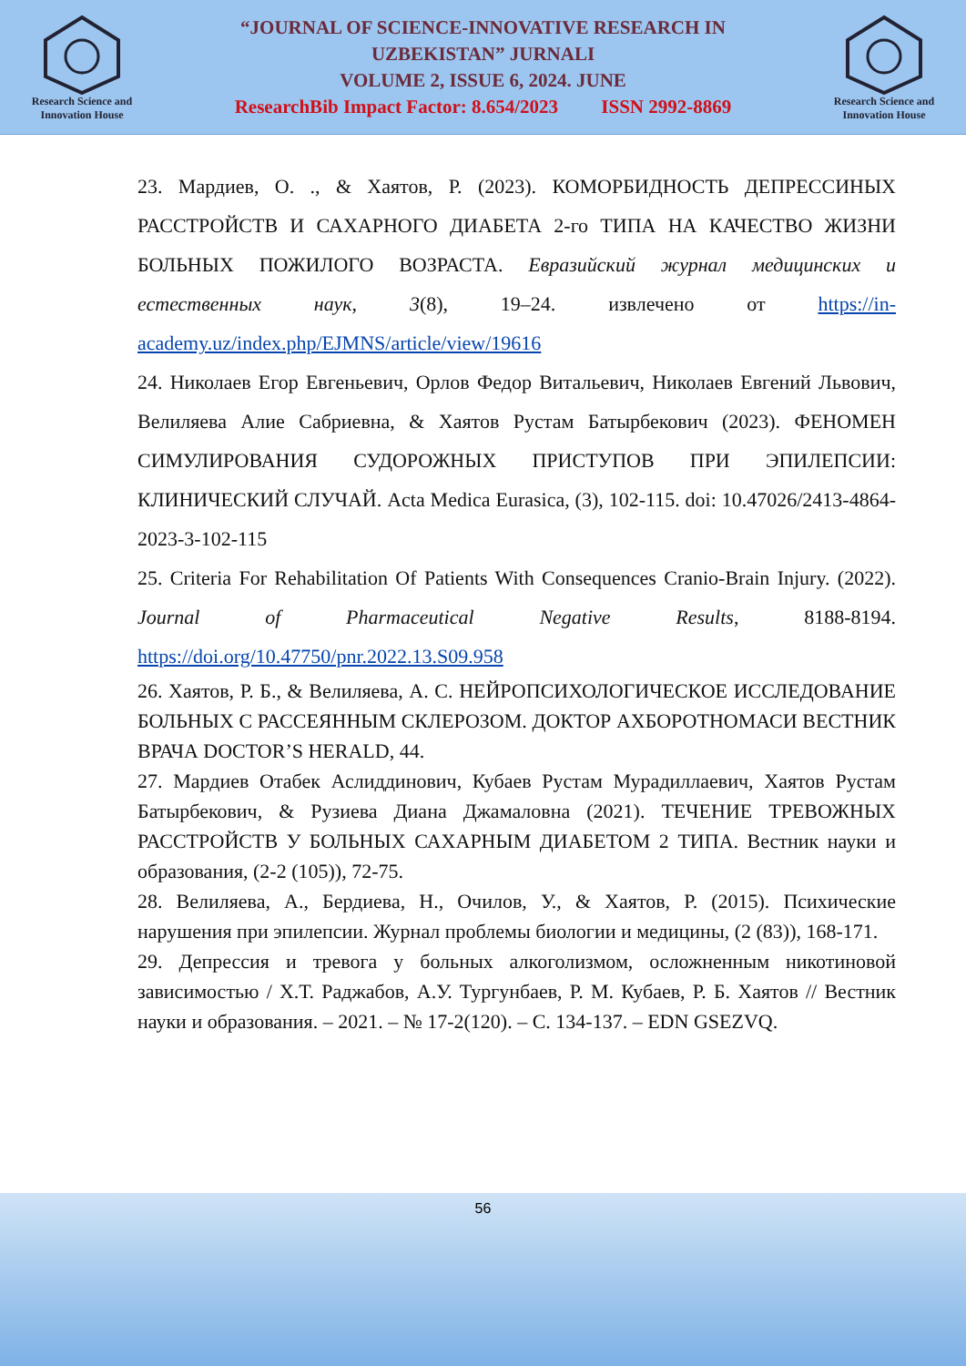Research Science and Innovation House
“JOURNAL OF SCIENCE-INNOVATIVE RESEARCH IN
UZBEKISTAN” JURNALI
VOLUME 2, ISSUE 6, 2024. JUNE
ResearchBib Impact Factor: 8.654/2023 ISSN 2992-8869
Research Science and Innovation House
23. Мардиев, О. ., & Хаятов, Р. (2023). КОМОРБИДНОСТЬ ДЕПРЕССИНЫХ РАССТРОЙСТВ И САХАРНОГО ДИАБЕТА 2-го ТИПА НА КАЧЕСТВО ЖИЗНИ БОЛЬНЫХ ПОЖИЛОГО ВОЗРАСТА. Евразийский журнал медицинских и естественных наук, 3(8), 19–24. извлечено от https://in-academy.uz/index.php/EJMNS/article/view/19616
24. Николаев Егор Евгеньевич, Орлов Федор Витальевич, Николаев Евгений Львович, Велиляева Алие Сабриевна, & Хаятов Рустам Батырбекович (2023). ФЕНОМЕН СИМУЛИРОВАНИЯ СУДОРОЖНЫХ ПРИСТУПОВ ПРИ ЭПИЛЕПСИИ: КЛИНИЧЕСКИЙ СЛУЧАЙ. Acta Medica Eurasica, (3), 102-115. doi: 10.47026/2413-4864-2023-3-102-115
25. Criteria For Rehabilitation Of Patients With Consequences Cranio-Brain Injury. (2022). Journal of Pharmaceutical Negative Results, 8188-8194. https://doi.org/10.47750/pnr.2022.13.S09.958
26. Хаятов, Р. Б., & Велиляева, А. С. НЕЙРОПСИХОЛОГИЧЕСКОЕ ИССЛЕДОВАНИЕ БОЛЬНЫХ С РАССЕЯННЫМ СКЛЕРОЗОМ. ДОКТОР АХБОРОТНОМАСИ ВЕСТНИК ВРАЧА DOCTOR’S HERALD, 44.
27. Мардиев Отабек Аслиддинович, Кубаев Рустам Мурадиллаевич, Хаятов Рустам Батырбекович, & Рузиева Диана Джамаловна (2021). ТЕЧЕНИЕ ТРЕВОЖНЫХ РАССТРОЙСТВ У БОЛЬНЫХ САХАРНЫМ ДИАБЕТОМ 2 ТИПА. Вестник науки и образования, (2-2 (105)), 72-75.
28. Велиляева, А., Бердиева, Н., Очилов, У., & Хаятов, Р. (2015). Психические нарушения при эпилепсии. Журнал проблемы биологии и медицины, (2 (83)), 168-171.
29. Депрессия и тревога у больных алкоголизмом, осложненным никотиновой зависимостью / Х.Т. Раджабов, А.У. Тургунбаев, Р. М. Кубаев, Р. Б. Хаятов // Вестник науки и образования. – 2021. – № 17-2(120). – С. 134-137. – EDN GSEZVQ.
56